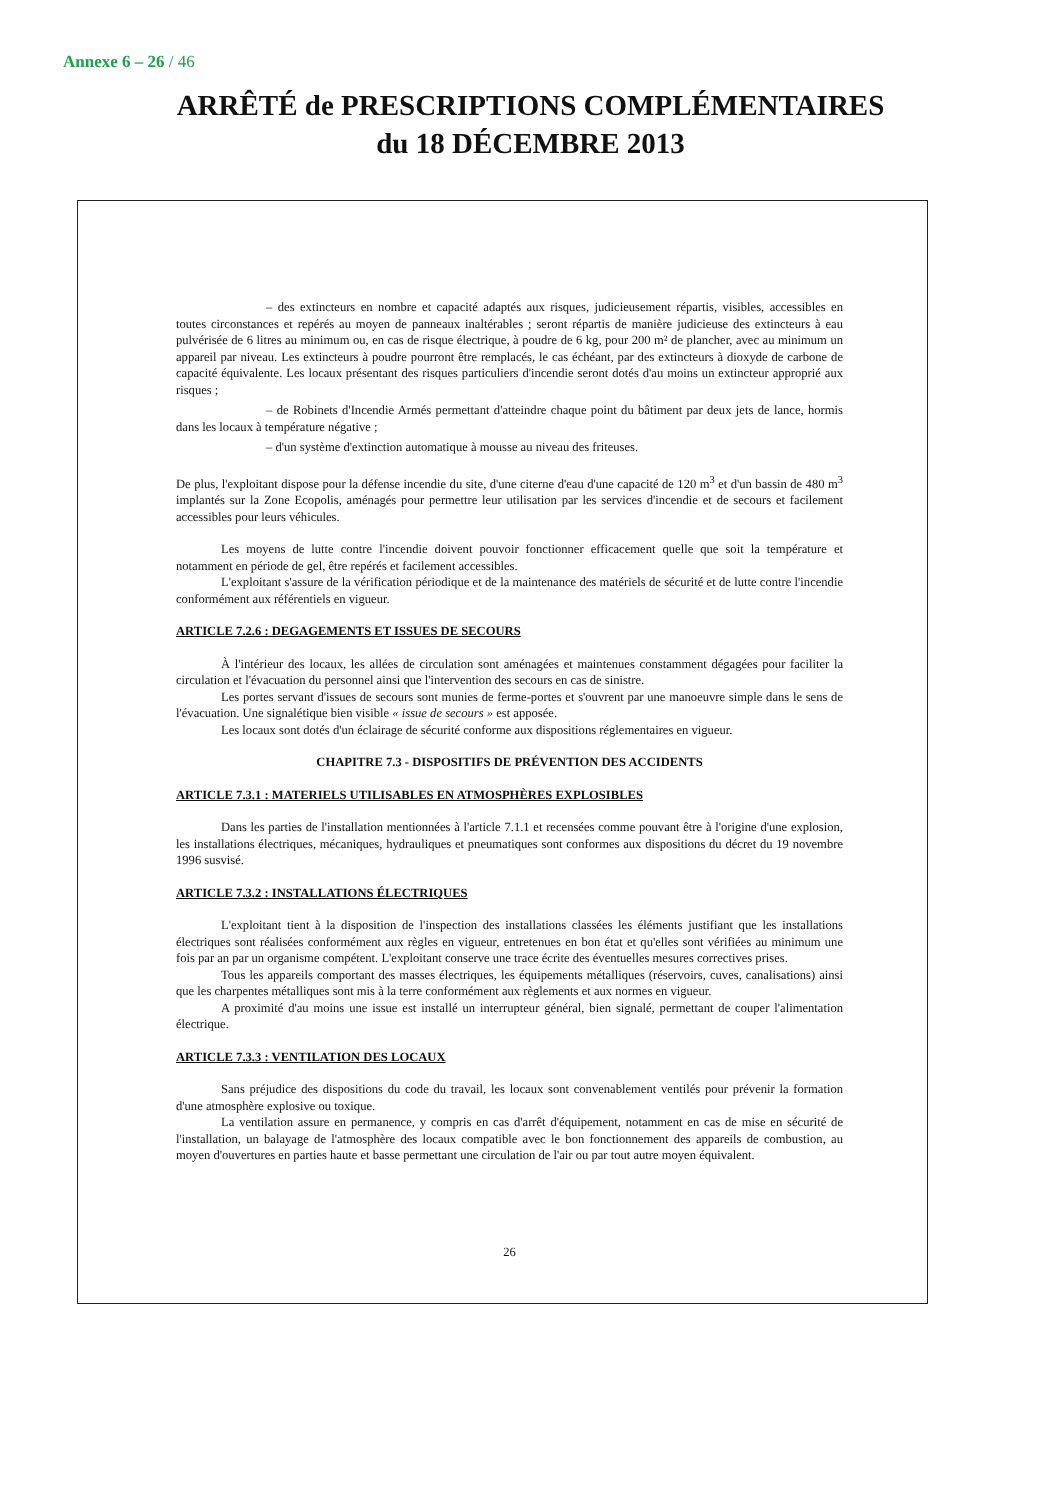Annexe 6 – 26 / 46
ARRÊTÉ de PRESCRIPTIONS COMPLÉMENTAIRES
du 18 DÉCEMBRE 2013
– des extincteurs en nombre et capacité adaptés aux risques, judicieusement répartis, visibles, accessibles en toutes circonstances et repérés au moyen de panneaux inaltérables ; seront répartis de manière judicieuse des extincteurs à eau pulvérisée de 6 litres au minimum ou, en cas de risque électrique, à poudre de 6 kg, pour 200 m² de plancher, avec au minimum un appareil par niveau. Les extincteurs à poudre pourront être remplacés, le cas échéant, par des extincteurs à dioxyde de carbone de capacité équivalente. Les locaux présentant des risques particuliers d'incendie seront dotés d'au moins un extincteur approprié aux risques ;
– de Robinets d'Incendie Armés permettant d'atteindre chaque point du bâtiment par deux jets de lance, hormis dans les locaux à température négative ;
– d'un système d'extinction automatique à mousse au niveau des friteuses.
De plus, l'exploitant dispose pour la défense incendie du site, d'une citerne d'eau d'une capacité de 120 m<sup>3</sup> et d'un bassin de 480 m<sup>3</sup> implantés sur la Zone Ecopolis, aménagés pour permettre leur utilisation par les services d'incendie et de secours et facilement accessibles pour leurs véhicules.
Les moyens de lutte contre l'incendie doivent pouvoir fonctionner efficacement quelle que soit la température et notamment en période de gel, être repérés et facilement accessibles.
L'exploitant s'assure de la vérification périodique et de la maintenance des matériels de sécurité et de lutte contre l'incendie conformément aux référentiels en vigueur.
ARTICLE 7.2.6 : DEGAGEMENTS ET ISSUES DE SECOURS
À l'intérieur des locaux, les allées de circulation sont aménagées et maintenues constamment dégagées pour faciliter la circulation et l'évacuation du personnel ainsi que l'intervention des secours en cas de sinistre.
Les portes servant d'issues de secours sont munies de ferme-portes et s'ouvrent par une manoeuvre simple dans le sens de l'évacuation. Une signalétique bien visible « issue de secours » est apposée.
Les locaux sont dotés d'un éclairage de sécurité conforme aux dispositions réglementaires en vigueur.
CHAPITRE 7.3 - DISPOSITIFS DE PRÉVENTION DES ACCIDENTS
ARTICLE 7.3.1 : MATERIELS UTILISABLES EN ATMOSPHÈRES EXPLOSIBLES
Dans les parties de l'installation mentionnées à l'article 7.1.1 et recensées comme pouvant être à l'origine d'une explosion, les installations électriques, mécaniques, hydrauliques et pneumatiques sont conformes aux dispositions du décret du 19 novembre 1996 susvisé.
ARTICLE 7.3.2 : INSTALLATIONS ÉLECTRIQUES
L'exploitant tient à la disposition de l'inspection des installations classées les éléments justifiant que les installations électriques sont réalisées conformément aux règles en vigueur, entretenues en bon état et qu'elles sont vérifiées au minimum une fois par an par un organisme compétent. L'exploitant conserve une trace écrite des éventuelles mesures correctives prises.
Tous les appareils comportant des masses électriques, les équipements métalliques (réservoirs, cuves, canalisations) ainsi que les charpentes métalliques sont mis à la terre conformément aux règlements et aux normes en vigueur.
A proximité d'au moins une issue est installé un interrupteur général, bien signalé, permettant de couper l'alimentation électrique.
ARTICLE 7.3.3 : VENTILATION DES LOCAUX
Sans préjudice des dispositions du code du travail, les locaux sont convenablement ventilés pour prévenir la formation d'une atmosphère explosive ou toxique.
La ventilation assure en permanence, y compris en cas d'arrêt d'équipement, notamment en cas de mise en sécurité de l'installation, un balayage de l'atmosphère des locaux compatible avec le bon fonctionnement des appareils de combustion, au moyen d'ouvertures en parties haute et basse permettant une circulation de l'air ou par tout autre moyen équivalent.
26